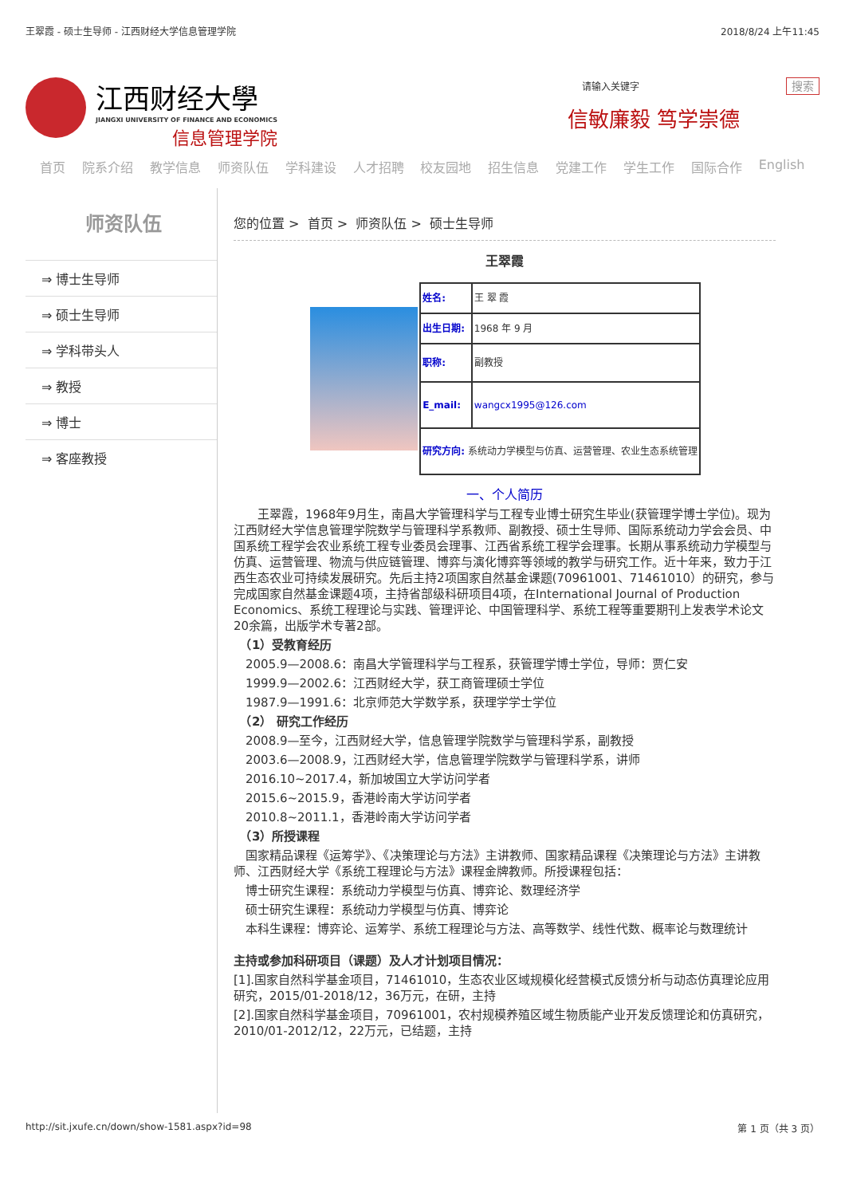王翠霞 - 硕士生导师 - 江西财经大学信息管理学院 2018/8/24 上午11:45
江西财经大學
JIANGXI UNIVERSITY OF FINANCE AND ECONOMICS
信息管理学院
请输入关键字 搜索
信敏廉毅 笃学崇德
首页 院系介绍 教学信息 师资队伍 学科建设 人才招聘 校友园地 招生信息 党建工作 学生工作 国际合作 English
师资队伍
⇒ 博士生导师
⇒ 硕士生导师
⇒ 学科带头人
⇒ 教授
⇒ 博士
⇒ 客座教授
您的位置 > 首页 > 师资队伍 > 硕士生导师
王翠霞
| | 姓名: | 王 翠 霞 |
| | 出生日期: | 1968 年 9 月 |
| | 职称: | 副教授 |
| | E_mail: | wangcx1995@126.com |
| | 研究方向: 系统动力学模型与仿真、运营管理、农业生态系统管理 | |
一、个人简历
　　王翠霞，1968年9月生，南昌大学管理科学与工程专业博士研究生毕业(获管理学博士学位)。现为江西财经大学信息管理学院数学与管理科学系教师、副教授、硕士生导师、国际系统动力学会会员、中国系统工程学会农业系统工程专业委员会理事、江西省系统工程学会理事。长期从事系统动力学模型与仿真、运营管理、物流与供应链管理、博弈与演化博弈等领域的教学与研究工作。近十年来，致力于江西生态农业可持续发展研究。先后主持2项国家自然基金课题(70961001、71461010）的研究，参与完成国家自然基金课题4项，主持省部级科研项目4项，在International Journal of Production Economics、系统工程理论与实践、管理评论、中国管理科学、系统工程等重要期刊上发表学术论文20余篇，出版学术专著2部。
　（1）受教育经历
　2005.9—2008.6：南昌大学管理科学与工程系，获管理学博士学位，导师：贾仁安
　1999.9—2002.6：江西财经大学，获工商管理硕士学位
　1987.9—1991.6：北京师范大学数学系，获理学学士学位
　（2） 研究工作经历
　2008.9—至今，江西财经大学，信息管理学院数学与管理科学系，副教授
　2003.6—2008.9，江西财经大学，信息管理学院数学与管理科学系，讲师
　2016.10~2017.4，新加坡国立大学访问学者
　2015.6~2015.9，香港岭南大学访问学者
　2010.8~2011.1，香港岭南大学访问学者
　（3）所授课程
　国家精品课程《运筹学》、《决策理论与方法》主讲教师、国家精品课程《决策理论与方法》主讲教师、江西财经大学《系统工程理论与方法》课程金牌教师。所授课程包括：
　博士研究生课程：系统动力学模型与仿真、博弈论、数理经济学
　硕士研究生课程：系统动力学模型与仿真、博弈论
　本科生课程：博弈论、运筹学、系统工程理论与方法、高等数学、线性代数、概率论与数理统计
主持或参加科研项目（课题）及人才计划项目情况：
[1].国家自然科学基金项目，71461010，生态农业区域规模化经营模式反馈分析与动态仿真理论应用研究，2015/01-2018/12，36万元，在研，主持
[2].国家自然科学基金项目，70961001，农村规模养殖区域生物质能产业开发反馈理论和仿真研究，2010/01-2012/12，22万元，已结题，主持
http://sit.jxufe.cn/down/show-1581.aspx?id=98 第 1 页（共 3 页）